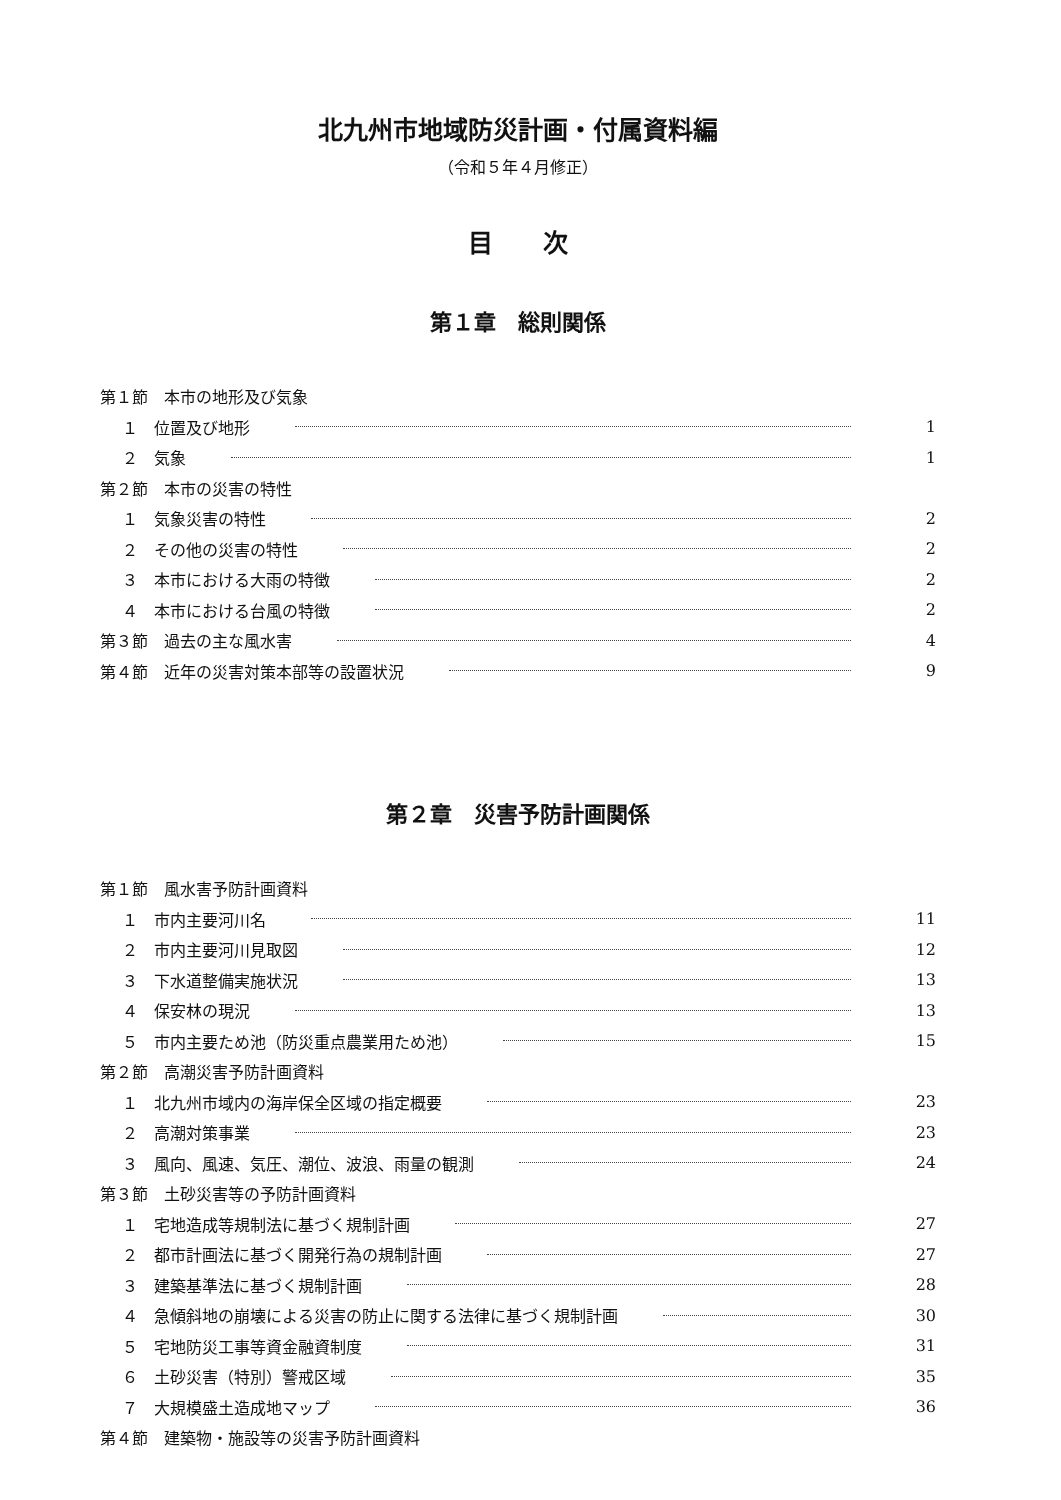北九州市地域防災計画・付属資料編
（令和５年４月修正）
目　　次
第１章　総則関係
第１節　本市の地形及び気象
１　位置及び地形 1
２　気象 1
第２節　本市の災害の特性
１　気象災害の特性 2
２　その他の災害の特性 2
３　本市における大雨の特徴 2
４　本市における台風の特徴 2
第３節　過去の主な風水害 4
第４節　近年の災害対策本部等の設置状況 9
第２章　災害予防計画関係
第１節　風水害予防計画資料
１　市内主要河川名 11
２　市内主要河川見取図 12
３　下水道整備実施状況 13
４　保安林の現況 13
５　市内主要ため池（防災重点農業用ため池） 15
第２節　高潮災害予防計画資料
１　北九州市域内の海岸保全区域の指定概要 23
２　高潮対策事業 23
３　風向、風速、気圧、潮位、波浪、雨量の観測 24
第３節　土砂災害等の予防計画資料
１　宅地造成等規制法に基づく規制計画 27
２　都市計画法に基づく開発行為の規制計画 27
３　建築基準法に基づく規制計画 28
４　急傾斜地の崩壊による災害の防止に関する法律に基づく規制計画 30
５　宅地防災工事等資金融資制度 31
６　土砂災害（特別）警戒区域 35
７　大規模盛土造成地マップ 36
第４節　建築物・施設等の災害予防計画資料